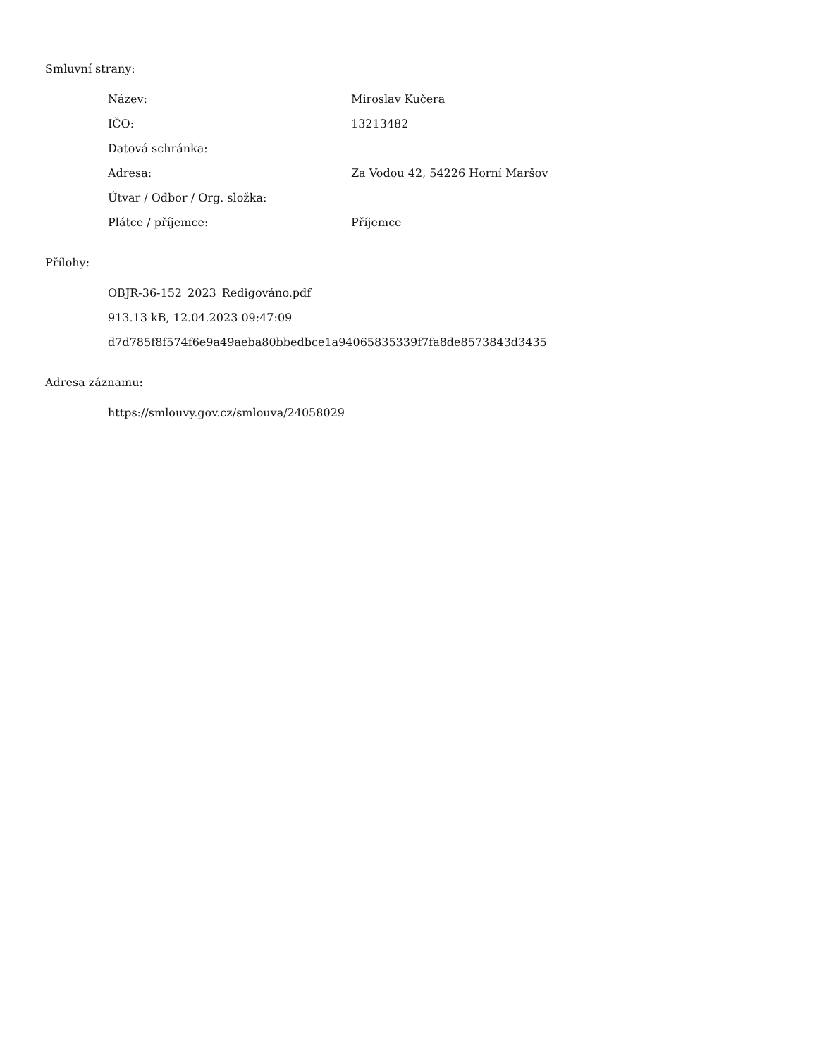Smluvní strany:
| Název: | Miroslav Kučera |
| IČO: | 13213482 |
| Datová schránka: | |
| Adresa: | Za Vodou 42, 54226 Horní Maršov |
| Útvar / Odbor / Org. složka: | |
| Plátce / příjemce: | Příjemce |
Přílohy:
OBJR-36-152_2023_Redigováno.pdf
913.13 kB, 12.04.2023 09:47:09
d7d785f8f574f6e9a49aeba80bbedbce1a94065835339f7fa8de8573843d3435
Adresa záznamu:
https://smlouvy.gov.cz/smlouva/24058029